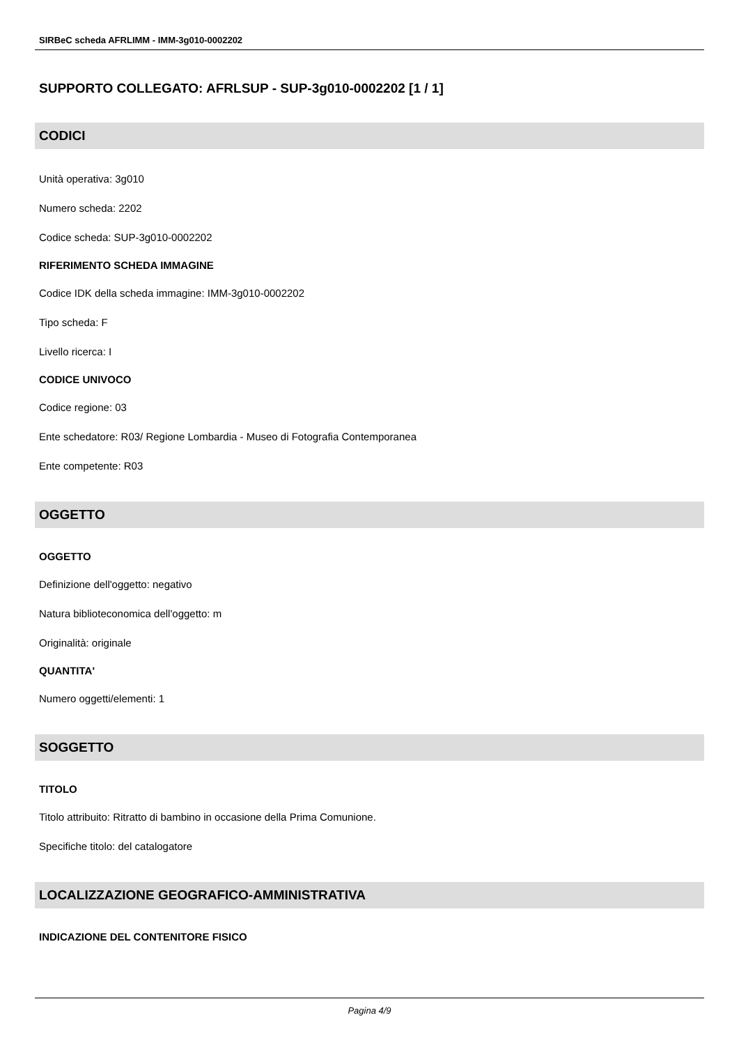SIRBeC scheda AFRLIMM - IMM-3g010-0002202
SUPPORTO COLLEGATO: AFRLSUP - SUP-3g010-0002202 [1 / 1]
CODICI
Unità operativa: 3g010
Numero scheda: 2202
Codice scheda: SUP-3g010-0002202
RIFERIMENTO SCHEDA IMMAGINE
Codice IDK della scheda immagine: IMM-3g010-0002202
Tipo scheda: F
Livello ricerca: I
CODICE UNIVOCO
Codice regione: 03
Ente schedatore: R03/ Regione Lombardia - Museo di Fotografia Contemporanea
Ente competente: R03
OGGETTO
OGGETTO
Definizione dell'oggetto: negativo
Natura biblioteconomica dell'oggetto: m
Originalità: originale
QUANTITA'
Numero oggetti/elementi: 1
SOGGETTO
TITOLO
Titolo attribuito: Ritratto di bambino in occasione della Prima Comunione.
Specifiche titolo: del catalogatore
LOCALIZZAZIONE GEOGRAFICO-AMMINISTRATIVA
INDICAZIONE DEL CONTENITORE FISICO
Pagina 4/9